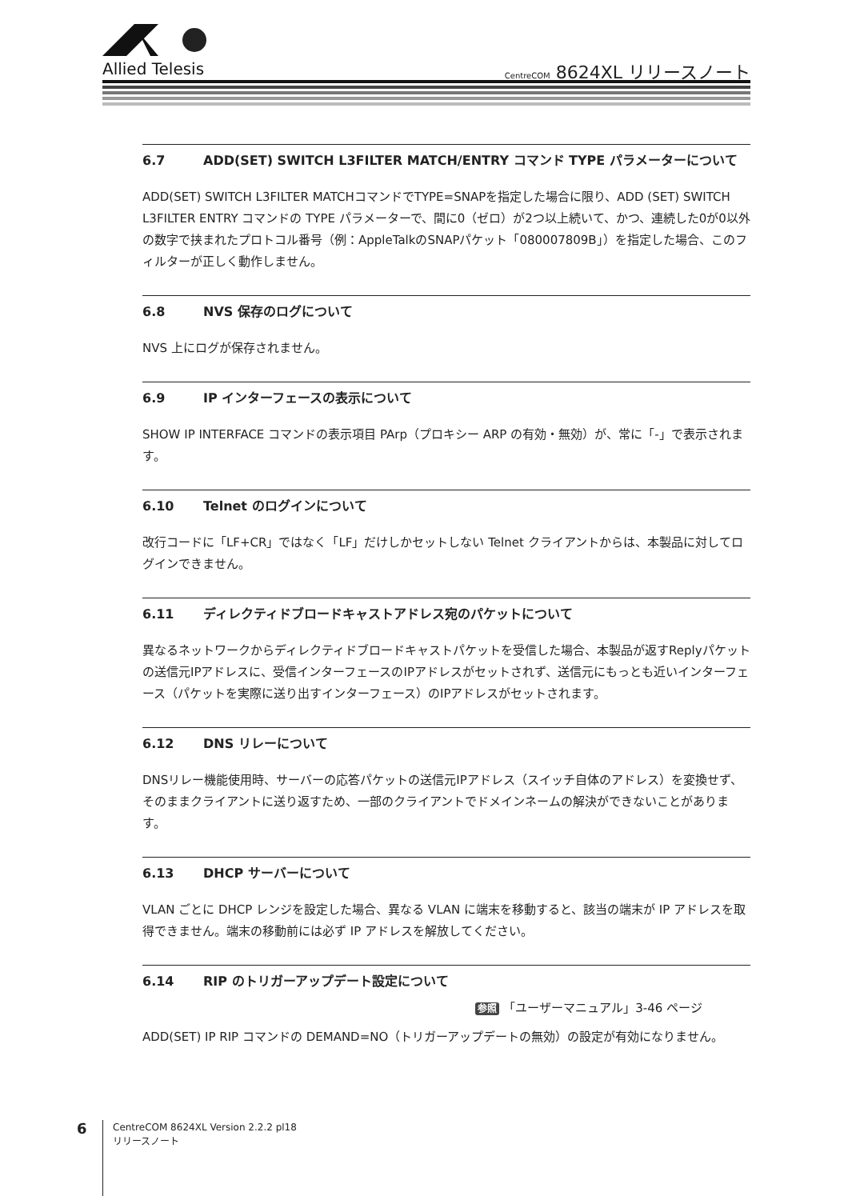Allied Telesis
CentreCOM 8624XL リリースノート
6.7 ADD(SET) SWITCH L3FILTER MATCH/ENTRY コマンド TYPE パラメーターについて
ADD(SET) SWITCH L3FILTER MATCHコマンドでTYPE=SNAPを指定した場合に限り、ADD (SET) SWITCH L3FILTER ENTRY コマンドの TYPE パラメーターで、間に0（ゼロ）が2つ以上続いて、かつ、連続した0が0以外の数字で挟まれたプロトコル番号（例：AppleTalkのSNAPパケット「080007809B」）を指定した場合、このフィルターが正しく動作しません。
6.8 NVS 保存のログについて
NVS 上にログが保存されません。
6.9 IP インターフェースの表示について
SHOW IP INTERFACE コマンドの表示項目 PArp（プロキシー ARP の有効・無効）が、常に「-」で表示されます。
6.10 Telnet のログインについて
改行コードに「LF+CR」ではなく「LF」だけしかセットしない Telnet クライアントからは、本製品に対してログインできません。
6.11 ディレクティドブロードキャストアドレス宛のパケットについて
異なるネットワークからディレクティドブロードキャストパケットを受信した場合、本製品が返すReplyパケットの送信元IPアドレスに、受信インターフェースのIPアドレスがセットされず、送信元にもっとも近いインターフェース（パケットを実際に送り出すインターフェース）のIPアドレスがセットされます。
6.12 DNS リレーについて
DNSリレー機能使用時、サーバーの応答パケットの送信元IPアドレス（スイッチ自体のアドレス）を変換せず、そのままクライアントに送り返すため、一部のクライアントでドメインネームの解決ができないことがあります。
6.13 DHCP サーバーについて
VLAN ごとに DHCP レンジを設定した場合、異なる VLAN に端末を移動すると、該当の端末が IP アドレスを取得できません。端末の移動前には必ず IP アドレスを解放してください。
6.14 RIP のトリガーアップデート設定について
参照 「ユーザーマニュアル」3-46 ページ
ADD(SET) IP RIP コマンドの DEMAND=NO（トリガーアップデートの無効）の設定が有効になりません。
6
CentreCOM 8624XL Version 2.2.2 pl18
リリースノート